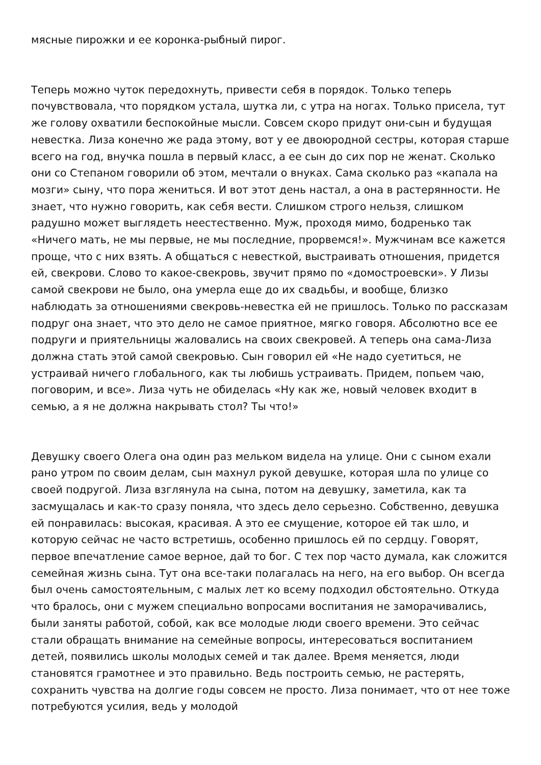мясные пирожки и ее коронка-рыбный пирог.
Теперь можно чуток передохнуть, привести себя в порядок. Только теперь почувствовала, что порядком устала, шутка ли, с утра на ногах. Только присела, тут же голову охватили беспокойные мысли. Совсем скоро придут они-сын и будущая невестка. Лиза конечно же рада этому, вот у ее двоюродной сестры, которая старше всего на год, внучка пошла в первый класс, а ее сын до сих пор не женат. Сколько они со Степаном говорили об этом, мечтали о внуках. Сама сколько раз «капала на мозги» сыну, что пора жениться. И вот этот день настал, а она в растерянности. Не знает, что нужно говорить, как себя вести. Слишком строго нельзя, слишком радушно может выглядеть неестественно. Муж, проходя мимо, бодренько так «Ничего мать, не мы первые, не мы последние, прорвемся!». Мужчинам все кажется проще, что с них взять. А общаться с невесткой, выстраивать отношения, придется ей, свекрови. Слово то какое-свекровь, звучит прямо по «домостроевски». У Лизы самой свекрови не было, она умерла еще до их свадьбы, и вообще, близко наблюдать за отношениями свекровь-невестка ей не пришлось. Только по рассказам подруг она знает, что это дело не самое приятное, мягко говоря. Абсолютно все ее подруги и приятельницы жаловались на своих свекровей. А теперь она сама-Лиза должна стать этой самой свекровью. Сын говорил ей «Не надо суетиться, не устраивай ничего глобального, как ты любишь устраивать. Придем, попьем чаю, поговорим, и все». Лиза чуть не обиделась «Ну как же, новый человек входит в семью, а я не должна накрывать стол? Ты что!»
Девушку своего Олега она один раз мельком видела на улице. Они с сыном ехали рано утром по своим делам, сын махнул рукой девушке, которая шла по улице со своей подругой. Лиза взглянула на сына, потом на девушку, заметила, как та засмущалась и как-то сразу поняла, что здесь дело серьезно. Собственно, девушка ей понравилась: высокая, красивая. А это ее смущение, которое ей так шло, и которую сейчас не часто встретишь, особенно пришлось ей по сердцу. Говорят, первое впечатление самое верное, дай то бог. С тех пор часто думала, как сложится семейная жизнь сына. Тут она все-таки полагалась на него, на его выбор. Он всегда был очень самостоятельным, с малых лет ко всему подходил обстоятельно. Откуда что бралось, они с мужем специально вопросами воспитания не заморачивались, были заняты работой, собой, как все молодые люди своего времени. Это сейчас стали обращать внимание на семейные вопросы, интересоваться воспитанием детей, появились школы молодых семей и так далее. Время меняется, люди становятся грамотнее и это правильно. Ведь построить семью, не растерять, сохранить чувства на долгие годы совсем не просто. Лиза понимает, что от нее тоже потребуются усилия, ведь у молодой